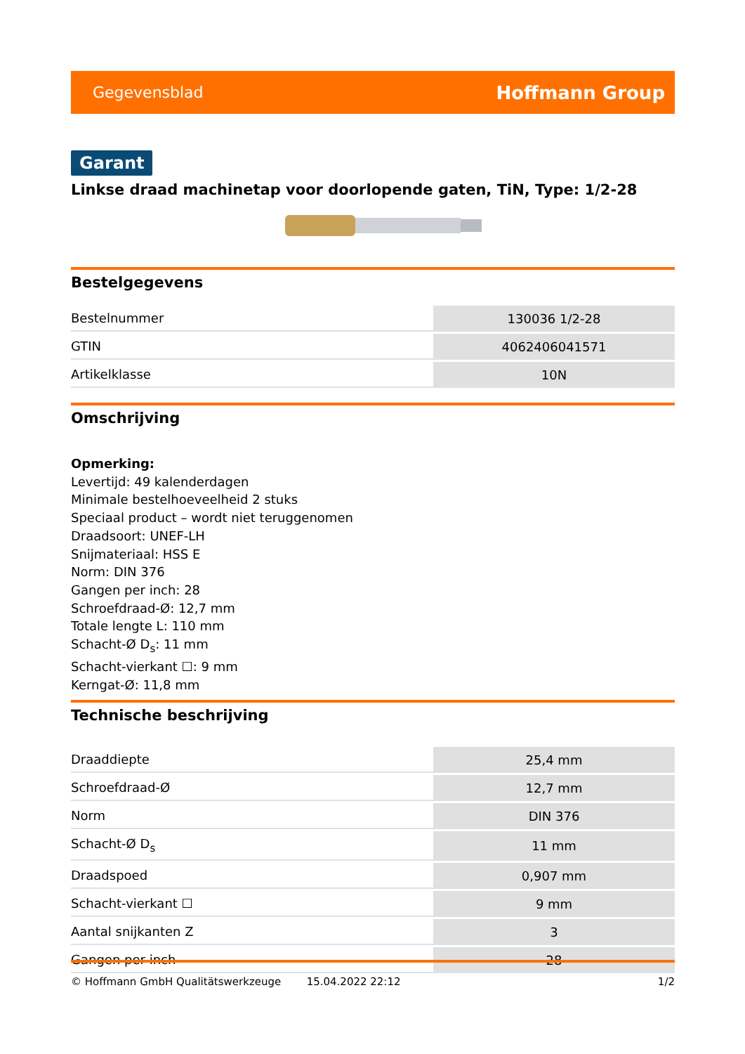Gegevensblad Hoffmann Group
Garant
Linkse draad machinetap voor doorlopende gaten, TiN, Type: 1/2-28
Bestelgegevens
| Bestelnummer | 130036 1/2-28 |
| GTIN | 4062406041571 |
| Artikelklasse | 10N |
Omschrijving
Opmerking:
Levertijd: 49 kalenderdagen
Minimale bestelhoeveelheid 2 stuks
Speciaal product – wordt niet teruggenomen
Draadsoort: UNEF-LH
Snijmateriaal: HSS E
Norm: DIN 376
Gangen per inch: 28
Schroefdraad-Ø: 12,7 mm
Totale lengte L: 110 mm
Schacht-Ø D<sub>s</sub>: 11 mm
Schacht-vierkant ☐: 9 mm
Kerngat-Ø: 11,8 mm
Technische beschrijving
| Draaddiepte | 25,4 mm |
| Schroefdraad-Ø | 12,7 mm |
| Norm | DIN 376 |
| Schacht-Ø D<sub>s</sub> | 11 mm |
| Draadspoed | 0,907 mm |
| Schacht-vierkant ☐ | 9 mm |
| Aantal snijkanten Z | 3 |
| Gangen per inch | 28 |
© Hoffmann GmbH Qualitätswerkzeuge 15.04.2022 22:12 1/2